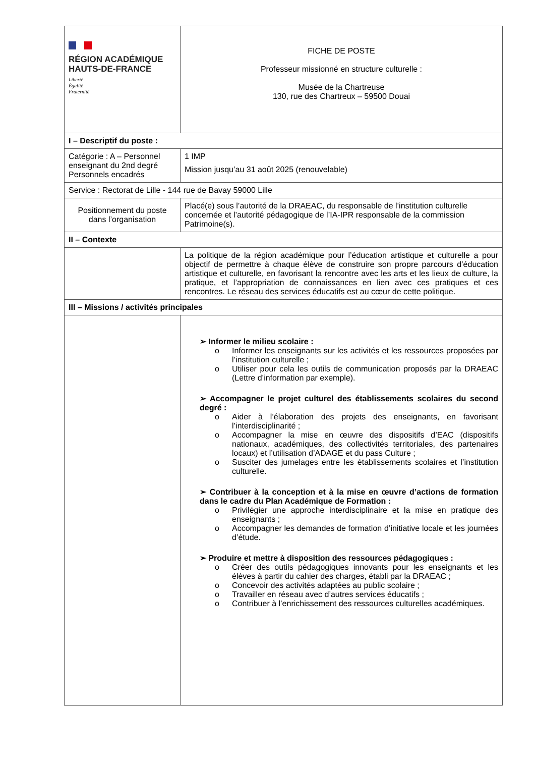| RÉGION ACADÉMIQUE HAUTS-DE-FRANCE Liberté Égalité Fraternité | FICHE DE POSTE Professeur missionné en structure culturelle : Musée de la Chartreuse 130, rue des Chartreux – 59500 Douai |
| I – Descriptif du poste : | |
| Catégorie : A – Personnel enseignant du 2nd degré Personnels encadrés | 1 IMP Mission jusqu’au 31 août 2025 (renouvelable) |
| Service : Rectorat de Lille - 144 rue de Bavay 59000 Lille | |
| Positionnement du poste dans l’organisation | Placé(e) sous l’autorité de la DRAEAC, du responsable de l’institution culturelle concernée et l’autorité pédagogique de l’IA-IPR responsable de la commission Patrimoine(s). |
| II – Contexte | |
| | La politique de la région académique pour l’éducation artistique et culturelle a pour objectif de permettre à chaque élève de construire son propre parcours d’éducation artistique et culturelle, en favorisant la rencontre avec les arts et les lieux de culture, la pratique, et l’appropriation de connaissances en lien avec ces pratiques et ces rencontres. Le réseau des services éducatifs est au cœur de cette politique. |
| III – Missions / activités principales | |
| | ➢ Informer le milieu scolaire : o Informer les enseignants sur les activités et les ressources proposées par l’institution culturelle ; o Utiliser pour cela les outils de communication proposés par la DRAEAC (Lettre d’information par exemple). ➢ Accompagner le projet culturel des établissements scolaires du second degré : o Aider à l’élaboration des projets des enseignants, en favorisant l’interdisciplinarité ; o Accompagner la mise en œuvre des dispositifs d’EAC (dispositifs nationaux, académiques, des collectivités territoriales, des partenaires locaux) et l’utilisation d’ADAGE et du pass Culture ; o Susciter des jumelages entre les établissements scolaires et l’institution culturelle. ➢ Contribuer à la conception et à la mise en œuvre d’actions de formation dans le cadre du Plan Académique de Formation : o Privilégier une approche interdisciplinaire et la mise en pratique des enseignants ; o Accompagner les demandes de formation d’initiative locale et les journées d’étude. ➢ Produire et mettre à disposition des ressources pédagogiques : o Créer des outils pédagogiques innovants pour les enseignants et les élèves à partir du cahier des charges, établi par la DRAEAC ; o Concevoir des activités adaptées au public scolaire ; o Travailler en réseau avec d’autres services éducatifs ; o Contribuer à l’enrichissement des ressources culturelles académiques. |